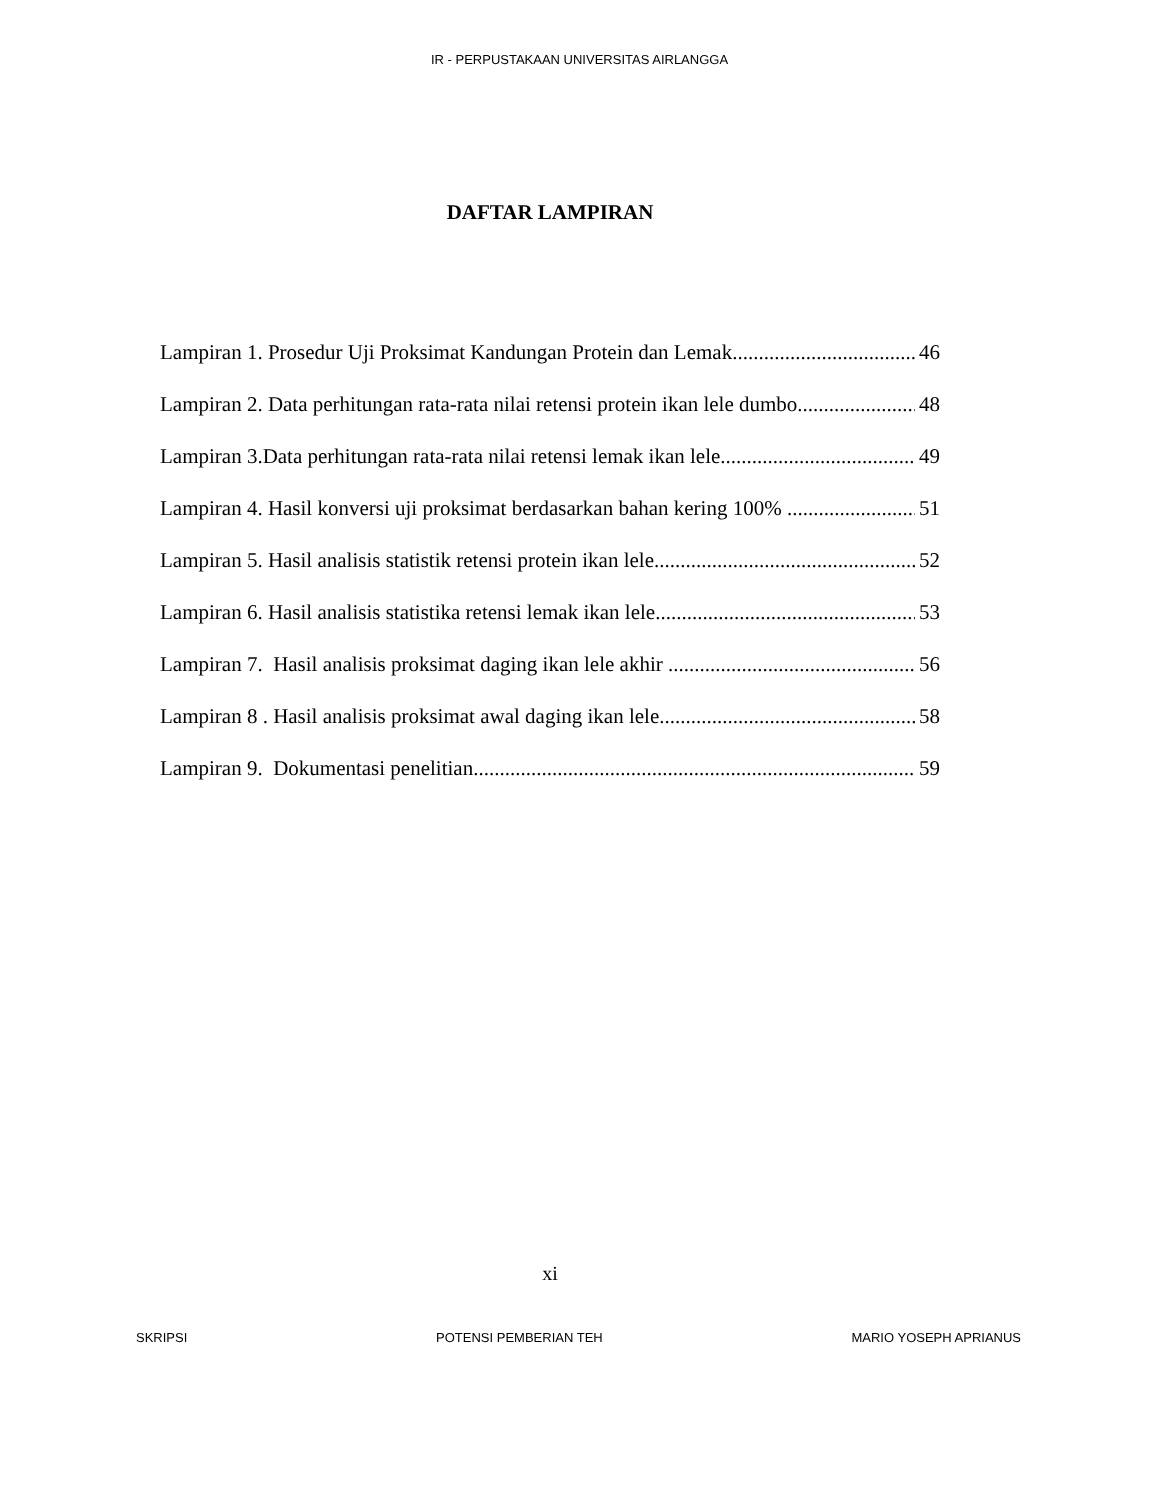IR - PERPUSTAKAAN UNIVERSITAS AIRLANGGA
DAFTAR LAMPIRAN
Lampiran 1. Prosedur Uji Proksimat Kandungan Protein dan Lemak 46
Lampiran 2. Data perhitungan rata-rata nilai retensi protein ikan lele dumbo 48
Lampiran 3.Data perhitungan rata-rata nilai retensi lemak ikan lele 49
Lampiran 4. Hasil konversi uji proksimat berdasarkan bahan kering 100% 51
Lampiran 5. Hasil analisis statistik retensi protein ikan lele 52
Lampiran 6. Hasil analisis statistika retensi lemak ikan lele 53
Lampiran 7. Hasil analisis proksimat daging ikan lele akhir 56
Lampiran 8 . Hasil analisis proksimat awal daging ikan lele 58
Lampiran 9. Dokumentasi penelitian 59
xi
SKRIPSI POTENSI PEMBERIAN TEH MARIO YOSEPH APRIANUS